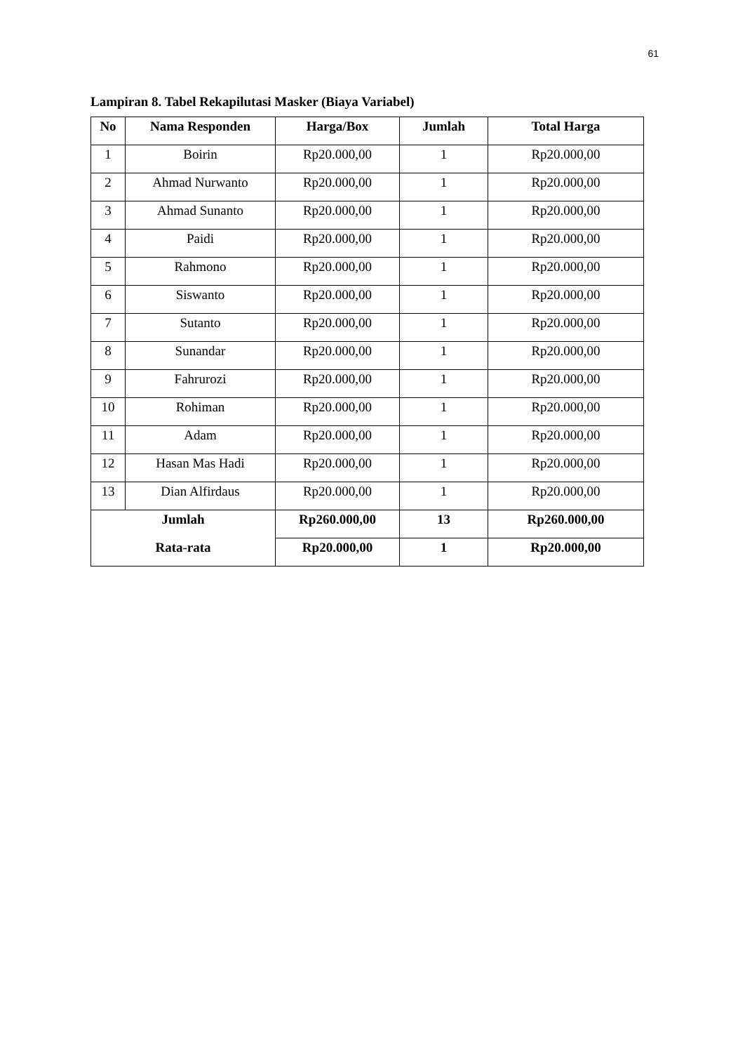61
Lampiran 8. Tabel Rekapilutasi Masker (Biaya Variabel)
| No | Nama Responden | Harga/Box | Jumlah | Total Harga |
| --- | --- | --- | --- | --- |
| 1 | Boirin | Rp20.000,00 | 1 | Rp20.000,00 |
| 2 | Ahmad Nurwanto | Rp20.000,00 | 1 | Rp20.000,00 |
| 3 | Ahmad Sunanto | Rp20.000,00 | 1 | Rp20.000,00 |
| 4 | Paidi | Rp20.000,00 | 1 | Rp20.000,00 |
| 5 | Rahmono | Rp20.000,00 | 1 | Rp20.000,00 |
| 6 | Siswanto | Rp20.000,00 | 1 | Rp20.000,00 |
| 7 | Sutanto | Rp20.000,00 | 1 | Rp20.000,00 |
| 8 | Sunandar | Rp20.000,00 | 1 | Rp20.000,00 |
| 9 | Fahrurozi | Rp20.000,00 | 1 | Rp20.000,00 |
| 10 | Rohiman | Rp20.000,00 | 1 | Rp20.000,00 |
| 11 | Adam | Rp20.000,00 | 1 | Rp20.000,00 |
| 12 | Hasan Mas Hadi | Rp20.000,00 | 1 | Rp20.000,00 |
| 13 | Dian Alfirdaus | Rp20.000,00 | 1 | Rp20.000,00 |
| Jumlah | | Rp260.000,00 | 13 | Rp260.000,00 |
| Rata-rata | | Rp20.000,00 | 1 | Rp20.000,00 |